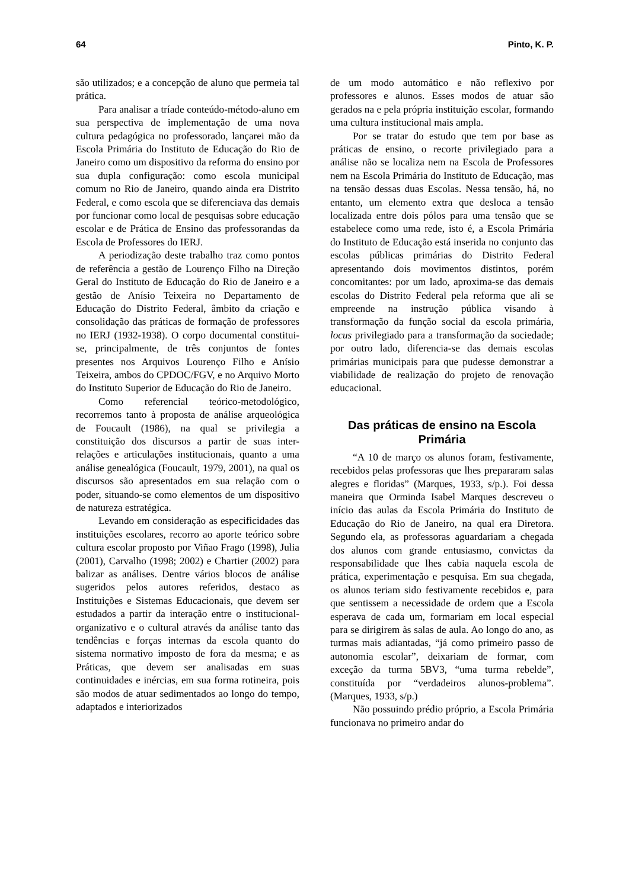64 Pinto, K. P.
são utilizados; e a concepção de aluno que permeia tal prática.
Para analisar a tríade conteúdo-método-aluno em sua perspectiva de implementação de uma nova cultura pedagógica no professorado, lançarei mão da Escola Primária do Instituto de Educação do Rio de Janeiro como um dispositivo da reforma do ensino por sua dupla configuração: como escola municipal comum no Rio de Janeiro, quando ainda era Distrito Federal, e como escola que se diferenciava das demais por funcionar como local de pesquisas sobre educação escolar e de Prática de Ensino das professorandas da Escola de Professores do IERJ.
A periodização deste trabalho traz como pontos de referência a gestão de Lourenço Filho na Direção Geral do Instituto de Educação do Rio de Janeiro e a gestão de Anísio Teixeira no Departamento de Educação do Distrito Federal, âmbito da criação e consolidação das práticas de formação de professores no IERJ (1932-1938). O corpo documental constitui-se, principalmente, de três conjuntos de fontes presentes nos Arquivos Lourenço Filho e Anísio Teixeira, ambos do CPDOC/FGV, e no Arquivo Morto do Instituto Superior de Educação do Rio de Janeiro.
Como referencial teórico-metodológico, recorremos tanto à proposta de análise arqueológica de Foucault (1986), na qual se privilegia a constituição dos discursos a partir de suas inter-relações e articulações institucionais, quanto a uma análise genealógica (Foucault, 1979, 2001), na qual os discursos são apresentados em sua relação com o poder, situando-se como elementos de um dispositivo de natureza estratégica.
Levando em consideração as especificidades das instituições escolares, recorro ao aporte teórico sobre cultura escolar proposto por Viñao Frago (1998), Julia (2001), Carvalho (1998; 2002) e Chartier (2002) para balizar as análises. Dentre vários blocos de análise sugeridos pelos autores referidos, destaco as Instituições e Sistemas Educacionais, que devem ser estudados a partir da interação entre o institucional-organizativo e o cultural através da análise tanto das tendências e forças internas da escola quanto do sistema normativo imposto de fora da mesma; e as Práticas, que devem ser analisadas em suas continuidades e inércias, em sua forma rotineira, pois são modos de atuar sedimentados ao longo do tempo, adaptados e interiorizados
de um modo automático e não reflexivo por professores e alunos. Esses modos de atuar são gerados na e pela própria instituição escolar, formando uma cultura institucional mais ampla.
Por se tratar do estudo que tem por base as práticas de ensino, o recorte privilegiado para a análise não se localiza nem na Escola de Professores nem na Escola Primária do Instituto de Educação, mas na tensão dessas duas Escolas. Nessa tensão, há, no entanto, um elemento extra que desloca a tensão localizada entre dois pólos para uma tensão que se estabelece como uma rede, isto é, a Escola Primária do Instituto de Educação está inserida no conjunto das escolas públicas primárias do Distrito Federal apresentando dois movimentos distintos, porém concomitantes: por um lado, aproxima-se das demais escolas do Distrito Federal pela reforma que ali se empreende na instrução pública visando à transformação da função social da escola primária, locus privilegiado para a transformação da sociedade; por outro lado, diferencia-se das demais escolas primárias municipais para que pudesse demonstrar a viabilidade de realização do projeto de renovação educacional.
Das práticas de ensino na Escola Primária
“A 10 de março os alunos foram, festivamente, recebidos pelas professoras que lhes prepararam salas alegres e floridas” (Marques, 1933, s/p.). Foi dessa maneira que Orminda Isabel Marques descreveu o início das aulas da Escola Primária do Instituto de Educação do Rio de Janeiro, na qual era Diretora. Segundo ela, as professoras aguardariam a chegada dos alunos com grande entusiasmo, convictas da responsabilidade que lhes cabia naquela escola de prática, experimentação e pesquisa. Em sua chegada, os alunos teriam sido festivamente recebidos e, para que sentissem a necessidade de ordem que a Escola esperava de cada um, formariam em local especial para se dirigirem às salas de aula. Ao longo do ano, as turmas mais adiantadas, “já como primeiro passo de autonomia escolar”, deixariam de formar, com exceção da turma 5BV3, “uma turma rebelde”, constituída por “verdadeiros alunos-problema”. (Marques, 1933, s/p.)
Não possuindo prédio próprio, a Escola Primária funcionava no primeiro andar do